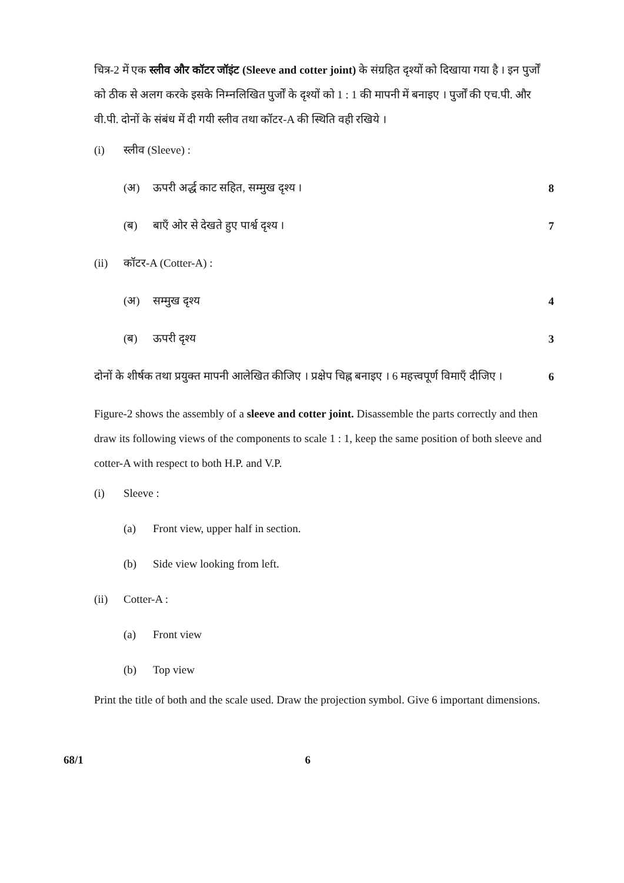चित्र-2 में एक स्लीव और कॉटर जॉइंट (Sleeve and cotter joint) के संग्रहित दृश्यों को दिखाया गया है । इन पुर्जों को ठीक से अलग करके इसके निम्नलिखित पुर्जों के दृश्यों को 1 : 1 की मापनी में बनाइए । पुर्जों की एच.पी. और वी.पी. दोनों के संबंध में दी गयी स्लीव तथा कॉटर-A की स्थिति वही रखिये ।
(i) स्लीव (Sleeve) :
(अ) ऊपरी अर्द्ध काट सहित, सम्मुख दृश्य । 8
(ब) बाएँ ओर से देखते हुए पार्श्व दृश्य । 7
(ii) कॉटर-A (Cotter-A) :
(अ) सम्मुख दृश्य 4
(ब) ऊपरी दृश्य 3
दोनों के शीर्षक तथा प्रयुक्त मापनी आलेखित कीजिए । प्रक्षेप चिह्न बनाइए । 6 महत्त्वपूर्ण विमाएँ दीजिए । 6
Figure-2 shows the assembly of a sleeve and cotter joint. Disassemble the parts correctly and then draw its following views of the components to scale 1 : 1, keep the same position of both sleeve and cotter-A with respect to both H.P. and V.P.
(i) Sleeve :
(a) Front view, upper half in section.
(b) Side view looking from left.
(ii) Cotter-A :
(a) Front view
(b) Top view
Print the title of both and the scale used. Draw the projection symbol. Give 6 important dimensions.
68/1 6